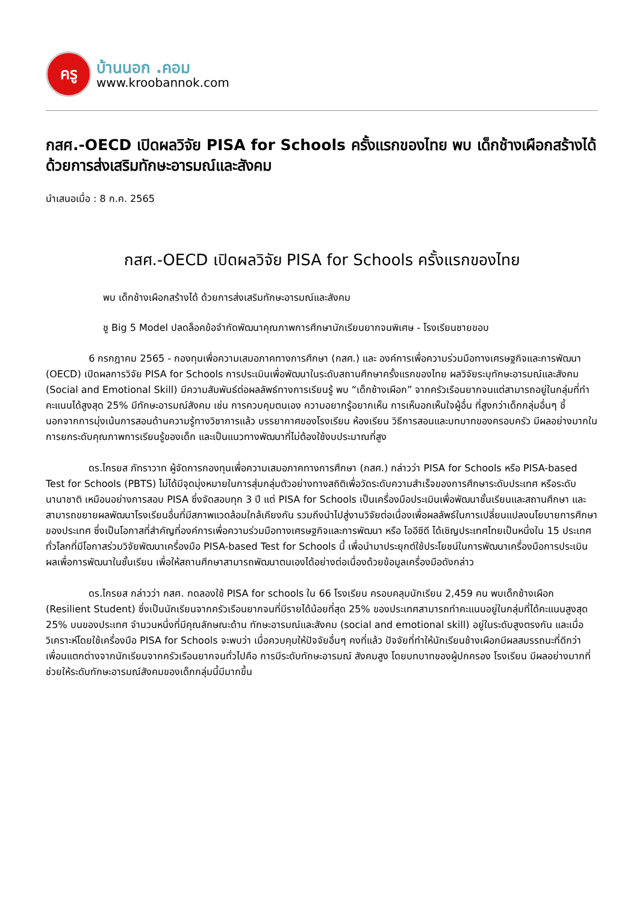ครู
บ้านนอก .คอม
www.kroobannok.com
กสศ.-OECD เปิดผลวิจัย PISA for Schools ครั้งแรกของไทย พบ เด็กช้างเผือกสร้างได้ ด้วยการส่งเสริมทักษะอารมณ์และสังคม
นำเสนอเมื่อ : 8 ก.ค. 2565
กสศ.-OECD เปิดผลวิจัย PISA for Schools ครั้งแรกของไทย
พบ เด็กช้างเผือกสร้างได้ ด้วยการส่งเสริมทักษะอารมณ์และสังคม
ชู Big 5 Model ปลดล็อคข้อจำกัดพัฒนาคุณภาพการศึกษานักเรียนยากจนพิเศษ - โรงเรียนชายขอบ
6 กรกฎาคม 2565 - กองทุนเพื่อความเสมอภาคทางการศึกษา (กสศ.) และ องค์การเพื่อความร่วมมือทางเศรษฐกิจและการพัฒนา (OECD) เปิดผลการวิจัย PISA for Schools การประเมินเพื่อพัฒนาในระดับสถานศึกษาครั้งแรกของไทย ผลวิจัยระบุทักษะอารมณ์และสังคม (Social and Emotional Skill) มีความสัมพันธ์ต่อผลลัพธ์ทางการเรียนรู้ พบ “เด็กช้างเผือก” จากครัวเรือนยากจนแต่สามารถอยู่ในกลุ่มที่ทำคะแนนได้สูงสุด 25% มีทักษะอารมณ์สังคม เช่น การควบคุมตนเอง ความอยากรู้อยากเห็น การเห็นอกเห็นใจผู้อื่น ที่สูงกว่าเด็กกลุ่มอื่นๆ ชี้นอกจากการมุ่งเน้นการสอนด้านความรู้ทางวิชาการแล้ว บรรยากาศของโรงเรียน ห้องเรียน วิธีการสอนและบทบาทของครอบครัว มีผลอย่างมากในการยกระดับคุณภาพการเรียนรู้ของเด็ก และเป็นแนวทางพัฒนาที่ไม่ต้องใช้งบประมาณที่สูง
ดร.ไกรยส ภัทราวาท ผู้จัดการกองทุนเพื่อความเสมอภาคทางการศึกษา (กสศ.) กล่าวว่า PISA for Schools หรือ PISA-based Test for Schools (PBTS) ไม่ได้มีจุดมุ่งหมายในการสุ่มกลุ่มตัวอย่างทางสถิติเพื่อวัดระดับความสำเร็จของการศึกษาระดับประเทศ หรือระดับนานาชาติ เหมือนอย่างการสอบ PISA ซึ่งจัดสอบทุก 3 ปี แต่ PISA for Schools เป็นเครื่องมือประเมินเพื่อพัฒนาชั้นเรียนและสถานศึกษา และสามารถขยายผลพัฒนาโรงเรียนอื่นที่มีสภาพแวดล้อมใกล้เคียงกัน รวมถึงนำไปสู่งานวิจัยต่อเนื่องเพื่อผลลัพธ์ในการเปลี่ยนแปลงนโยบายการศึกษาของประเทศ ซึ่งเป็นโอกาสที่สำคัญที่องค์การเพื่อความร่วมมือทางเศรษฐกิจและการพัฒนา หรือ โออีซีดี ได้เชิญประเทศไทยเป็นหนึ่งใน 15 ประเทศทั่วโลกที่มีโอกาสร่วมวิจัยพัฒนาเครื่องมือ PISA-based Test for Schools นี้ เพื่อนำมาประยุกต์ใช้ประโยชน์ในการพัฒนาเครื่องมือการประเมินผลเพื่อการพัฒนาในชั้นเรียน เพื่อให้สถานศึกษาสามารถพัฒนาตนเองได้อย่างต่อเนื่องด้วยข้อมูลเครื่องมือดังกล่าว
ดร.ไกรยส กล่าวว่า กสศ. ทดลองใช้ PISA for schools ใน 66 โรงเรียน ครอบคลุมนักเรียน 2,459 คน พบเด็กช้างเผือก (Resilient Student) ซึ่งเป็นนักเรียนจากครัวเรือนยากจนที่มีรายได้น้อยที่สุด 25% ของประเทศสามารถทำคะแนนอยู่ในกลุ่มที่ได้คะแนนสูงสุด 25% บนของประเทศ จำนวนหนึ่งที่มีคุณลักษณะด้าน ทักษะอารมณ์และสังคม (social and emotional skill) อยู่ในระดับสูงตรงกัน และเมื่อวิเคราะห์โดยใช้เครื่องมือ PISA for Schools จะพบว่า เมื่อควบคุมให้ปัจจัยอื่นๆ คงที่แล้ว ปัจจัยที่ทำให้นักเรียนช้างเผือกมีผลสมรรถนะที่ดีกว่าเพื่อนแตกต่างจากนักเรียนจากครัวเรือนยากจนทั่วไปคือ การมีระดับทักษะอารมณ์ สังคมสูง โดยบทบาทของผู้ปกครอง โรงเรียน มีผลอย่างมากที่ช่วยให้ระดับทักษะอารมณ์สังคมของเด็กกลุ่มนี้มีมากขึ้น